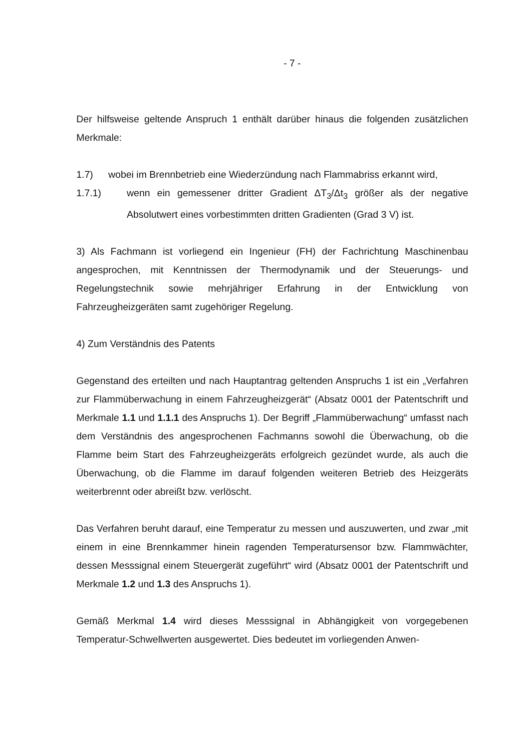- 7 -
Der hilfsweise geltende Anspruch 1 enthält darüber hinaus die folgenden zusätzlichen Merkmale:
1.7) wobei im Brennbetrieb eine Wiederzündung nach Flammabriss erkannt wird,
1.7.1) wenn ein gemessener dritter Gradient ΔT<sub>3</sub>/Δt<sub>3</sub> größer als der negative Absolutwert eines vorbestimmten dritten Gradienten (Grad 3 V) ist.
3) Als Fachmann ist vorliegend ein Ingenieur (FH) der Fachrichtung Maschinenbau angesprochen, mit Kenntnissen der Thermodynamik und der Steuerungs- und Regelungstechnik sowie mehrjähriger Erfahrung in der Entwicklung von Fahrzeugheizgeräten samt zugehöriger Regelung.
4) Zum Verständnis des Patents
Gegenstand des erteilten und nach Hauptantrag geltenden Anspruchs 1 ist ein „Verfahren zur Flammüberwachung in einem Fahrzeugheizgerät“ (Absatz 0001 der Patentschrift und Merkmale 1.1 und 1.1.1 des Anspruchs 1). Der Begriff „Flammüberwachung“ umfasst nach dem Verständnis des angesprochenen Fachmanns sowohl die Überwachung, ob die Flamme beim Start des Fahrzeugheizgeräts erfolgreich gezündet wurde, als auch die Überwachung, ob die Flamme im darauf folgenden weiteren Betrieb des Heizgeräts weiterbrennt oder abreißt bzw. verlöscht.
Das Verfahren beruht darauf, eine Temperatur zu messen und auszuwerten, und zwar „mit einem in eine Brennkammer hinein ragenden Temperatursensor bzw. Flammwächter, dessen Messsignal einem Steuergerät zugeführt“ wird (Absatz 0001 der Patentschrift und Merkmale 1.2 und 1.3 des Anspruchs 1).
Gemäß Merkmal 1.4 wird dieses Messsignal in Abhängigkeit von vorgegebenen Temperatur-Schwellwerten ausgewertet. Dies bedeutet im vorliegenden Anwen-